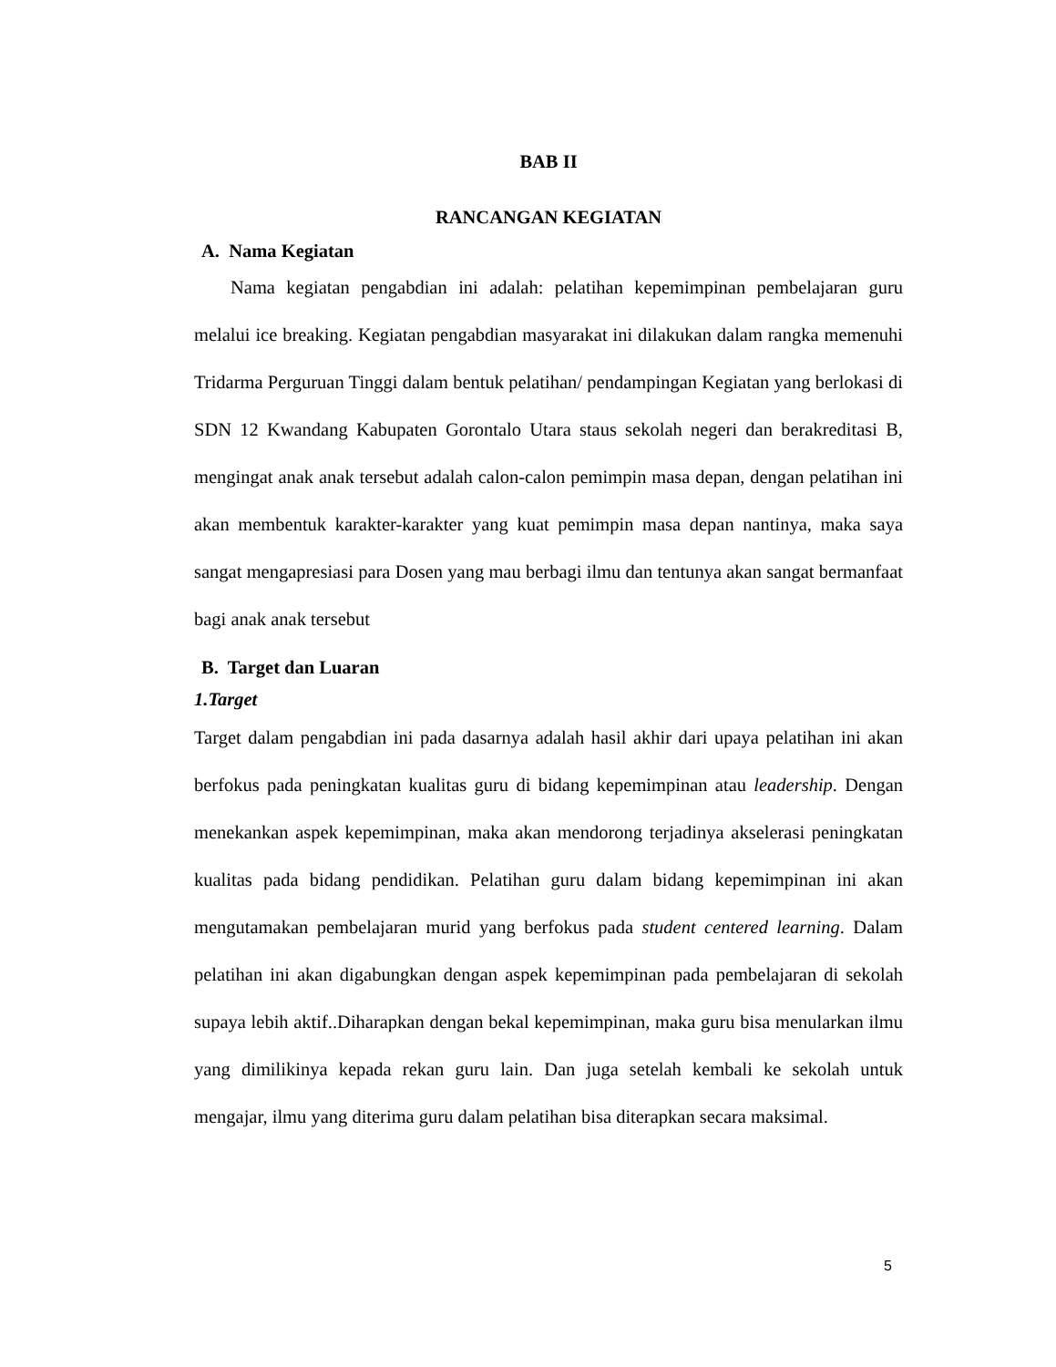BAB II
RANCANGAN KEGIATAN
A. Nama Kegiatan
Nama kegiatan pengabdian ini adalah: pelatihan kepemimpinan pembelajaran guru melalui ice breaking. Kegiatan pengabdian masyarakat ini dilakukan dalam rangka memenuhi Tridarma Perguruan Tinggi dalam bentuk pelatihan/ pendampingan Kegiatan yang berlokasi di SDN 12 Kwandang Kabupaten Gorontalo Utara staus sekolah negeri dan berakreditasi B, mengingat anak anak tersebut adalah calon-calon pemimpin masa depan, dengan pelatihan ini akan membentuk karakter-karakter yang kuat pemimpin masa depan nantinya, maka saya sangat mengapresiasi para Dosen yang mau berbagi ilmu dan tentunya akan sangat bermanfaat bagi anak anak tersebut
B. Target dan Luaran
1.Target
Target dalam pengabdian ini pada dasarnya adalah hasil akhir dari upaya pelatihan ini akan berfokus pada peningkatan kualitas guru di bidang kepemimpinan atau leadership. Dengan menekankan aspek kepemimpinan, maka akan mendorong terjadinya akselerasi peningkatan kualitas pada bidang pendidikan. Pelatihan guru dalam bidang kepemimpinan ini akan mengutamakan pembelajaran murid yang berfokus pada student centered learning. Dalam pelatihan ini akan digabungkan dengan aspek kepemimpinan pada pembelajaran di sekolah supaya lebih aktif..Diharapkan dengan bekal kepemimpinan, maka guru bisa menularkan ilmu yang dimilikinya kepada rekan guru lain. Dan juga setelah kembali ke sekolah untuk mengajar, ilmu yang diterima guru dalam pelatihan bisa diterapkan secara maksimal.
5